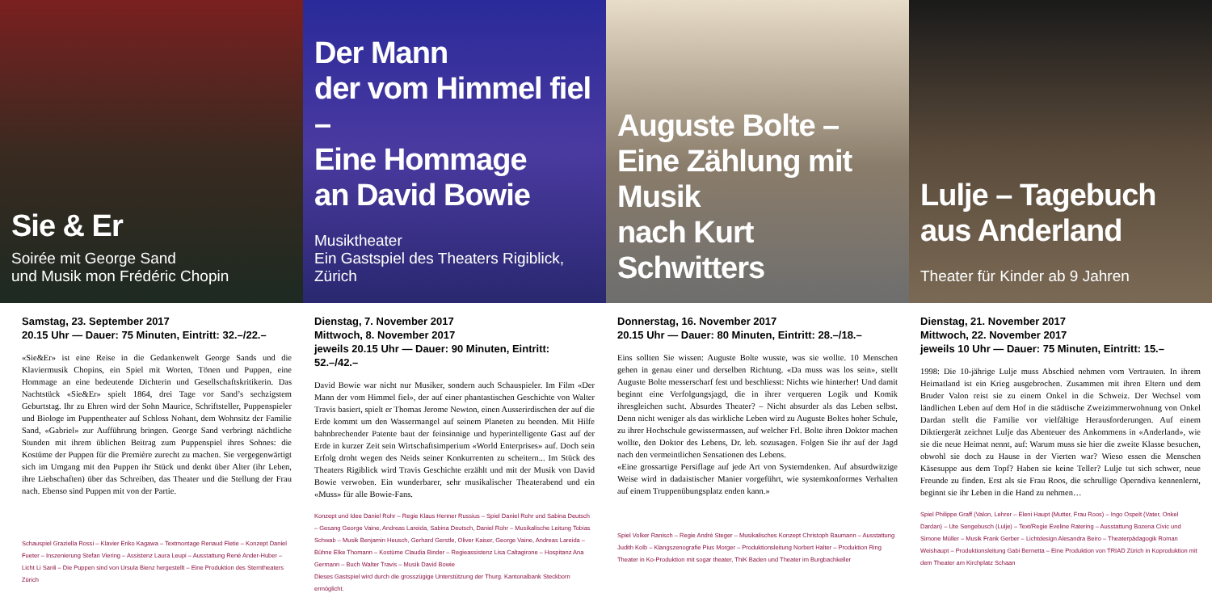Sie & Er
Soirée mit George Sand
und Musik mon Frédéric Chopin
Samstag, 23. September 2017
20.15 Uhr — Dauer: 75 Minuten, Eintritt: 32.–/22.–
«Sie&Er» ist eine Reise in die Gedankenwelt George Sands und die Klaviermusik Chopins, ein Spiel mit Worten, Tönen und Puppen, eine Hommage an eine bedeutende Dichterin und Gesellschaftskritikerin. Das Nachtstück «Sie&Er» spielt 1864, drei Tage vor Sand’s sechzigstem Geburtstag. Ihr zu Ehren wird der Sohn Maurice, Schriftsteller, Puppenspieler und Biologe im Puppentheater auf Schloss Nohant, dem Wohnsitz der Familie Sand, «Gabriel» zur Aufführung bringen. George Sand verbringt nächtliche Stunden mit ihrem üblichen Beitrag zum Puppenspiel ihres Sohnes: die Kostüme der Puppen für die Première zurecht zu machen. Sie vergegenwärtigt sich im Umgang mit den Puppen ihr Stück und denkt über Alter (ihr Leben, ihre Liebschaften) über das Schreiben, das Theater und die Stellung der Frau nach. Ebenso sind Puppen mit von der Partie.
Schauspiel Graziella Rossi – Klavier Eriko Kagawa – Textmontage Renaud Fletie – Konzept Daniel Fueter – Inszenierung Stefan Viering – Assistenz Laura Leupi – Ausstattung René Ander-Huber – Licht Li Sanli – Die Puppen sind von Ursula Bienz hergestellt – Eine Produktion des Sterntheaters Zürich
Der Mann
der vom Himmel fiel –
Eine Hommage
an David Bowie
Musiktheater
Ein Gastspiel des Theaters Rigiblick, Zürich
Dienstag, 7. November 2017
Mittwoch, 8. November 2017
jeweils 20.15 Uhr — Dauer: 90 Minuten, Eintritt: 52.–/42.–
David Bowie war nicht nur Musiker, sondern auch Schauspieler. Im Film «Der Mann der vom Himmel fiel», der auf einer phantastischen Geschichte von Walter Travis basiert, spielt er Thomas Jerome Newton, einen Ausserirdischen der auf die Erde kommt um den Wassermangel auf seinem Planeten zu beenden. Mit Hilfe bahnbrechender Patente baut der feinsinnige und hyperintelligente Gast auf der Erde in kurzer Zeit sein Wirtschaftsimperium «World Enterprises» auf. Doch sein Erfolg droht wegen des Neids seiner Konkurrenten zu scheitern... Im Stück des Theaters Rigiblick wird Travis Geschichte erzählt und mit der Musik von David Bowie verwoben. Ein wunderbarer, sehr musikalischer Theaterabend und ein «Muss» für alle Bowie-Fans.
Konzept und Idee Daniel Rohr – Regie Klaus Henner Russius – Spiel Daniel Rohr und Sabina Deutsch – Gesang George Vaine, Andreas Lareida, Sabina Deutsch, Daniel Rohr – Musikalische Leitung Tobias Schwab – Musik Benjamin Heusch, Gerhard Gerstle, Oliver Kaiser, George Vaine, Andreas Lareida – Bühne Elke Thomann – Kostüme Claudia Binder – Regieassistenz Lisa Caltagirone – Hospitanz Ana Germann – Buch Walter Travis – Musik David Bowie
Dieses Gastspiel wird durch die grosszügige Unterstützung der Thurg. Kantonalbank Steckborn ermöglicht.
Auguste Bolte –
Eine Zählung mit Musik
nach Kurt Schwitters
Donnerstag, 16. November 2017
20.15 Uhr — Dauer: 80 Minuten, Eintritt: 28.–/18.–
Eins sollten Sie wissen: Auguste Bolte wusste, was sie wollte. 10 Menschen gehen in genau einer und derselben Richtung. «Da muss was los sein», stellt Auguste Bolte messerscharf fest und beschliesst: Nichts wie hinterher! Und damit beginnt eine Verfolgungsjagd, die in ihrer verqueren Logik und Komik ihresgleichen sucht. Absurdes Theater? – Nicht absurder als das Leben selbst. Denn nicht weniger als das wirkliche Leben wird zu Auguste Boltes hoher Schule, zu ihrer Hochschule gewissermassen, auf welcher Frl. Bolte ihren Doktor machen wollte, den Doktor des Lebens, Dr. leb. sozusagen. Folgen Sie ihr auf der Jagd nach den vermeintlichen Sensationen des Lebens.
«Eine grossartige Persiflage auf jede Art von Systemdenken. Auf absurdwitzige Weise wird in dadaistischer Manier vorgeführt, wie systemkonformes Verhalten auf einem Truppenübungsplatz enden kann.»
Spiel Volker Ranisch – Regie André Steger – Musikalisches Konzept Christoph Baumann – Ausstattung Judith Kolb – Klangszenografie Pius Morger – Produktionsleitung Norbert Halter – Produktion Ring Theater in Ko-Produktion mit sogar theater, ThiK Baden und Theater im Burgbachkeller
Lulje – Tagebuch
aus Anderland
Theater für Kinder ab 9 Jahren
Dienstag, 21. November 2017
Mittwoch, 22. November 2017
jeweils 10 Uhr — Dauer: 75 Minuten, Eintritt: 15.–
1998: Die 10-jährige Lulje muss Abschied nehmen vom Vertrauten. In ihrem Heimatland ist ein Krieg ausgebrochen. Zusammen mit ihren Eltern und dem Bruder Valon reist sie zu einem Onkel in die Schweiz. Der Wechsel vom ländlichen Leben auf dem Hof in die städtische Zweizimmerwohnung von Onkel Dardan stellt die Familie vor vielfältige Herausforderungen. Auf einem Diktiergerät zeichnet Lulje das Abenteuer des Ankommens in «Anderland», wie sie die neue Heimat nennt, auf: Warum muss sie hier die zweite Klasse besuchen, obwohl sie doch zu Hause in der Vierten war? Wieso essen die Menschen Käsesuppe aus dem Topf? Haben sie keine Teller? Lulje tut sich schwer, neue Freunde zu finden. Erst als sie Frau Roos, die schrullige Operndiva kennenlernt, beginnt sie ihr Leben in die Hand zu nehmen…
Spiel Philippe Graff (Valon, Lehrer – Eleni Haupt (Mutter, Frau Roos) – Ingo Ospelt (Vater, Onkel Dardan) – Ute Sengebusch (Lulje) – Text/Regie Eveline Ratering – Ausstattung Bozena Civic und Simone Müller – Musik Frank Gerber – Lichtdesign Alesandra Beiro – Theaterpädagogik Roman Weishaupt – Produktionsleitung Gabi Bernetta – Eine Produktion von TRIAD Zürich in Koproduktion mit dem Theater am Kirchplatz Schaan